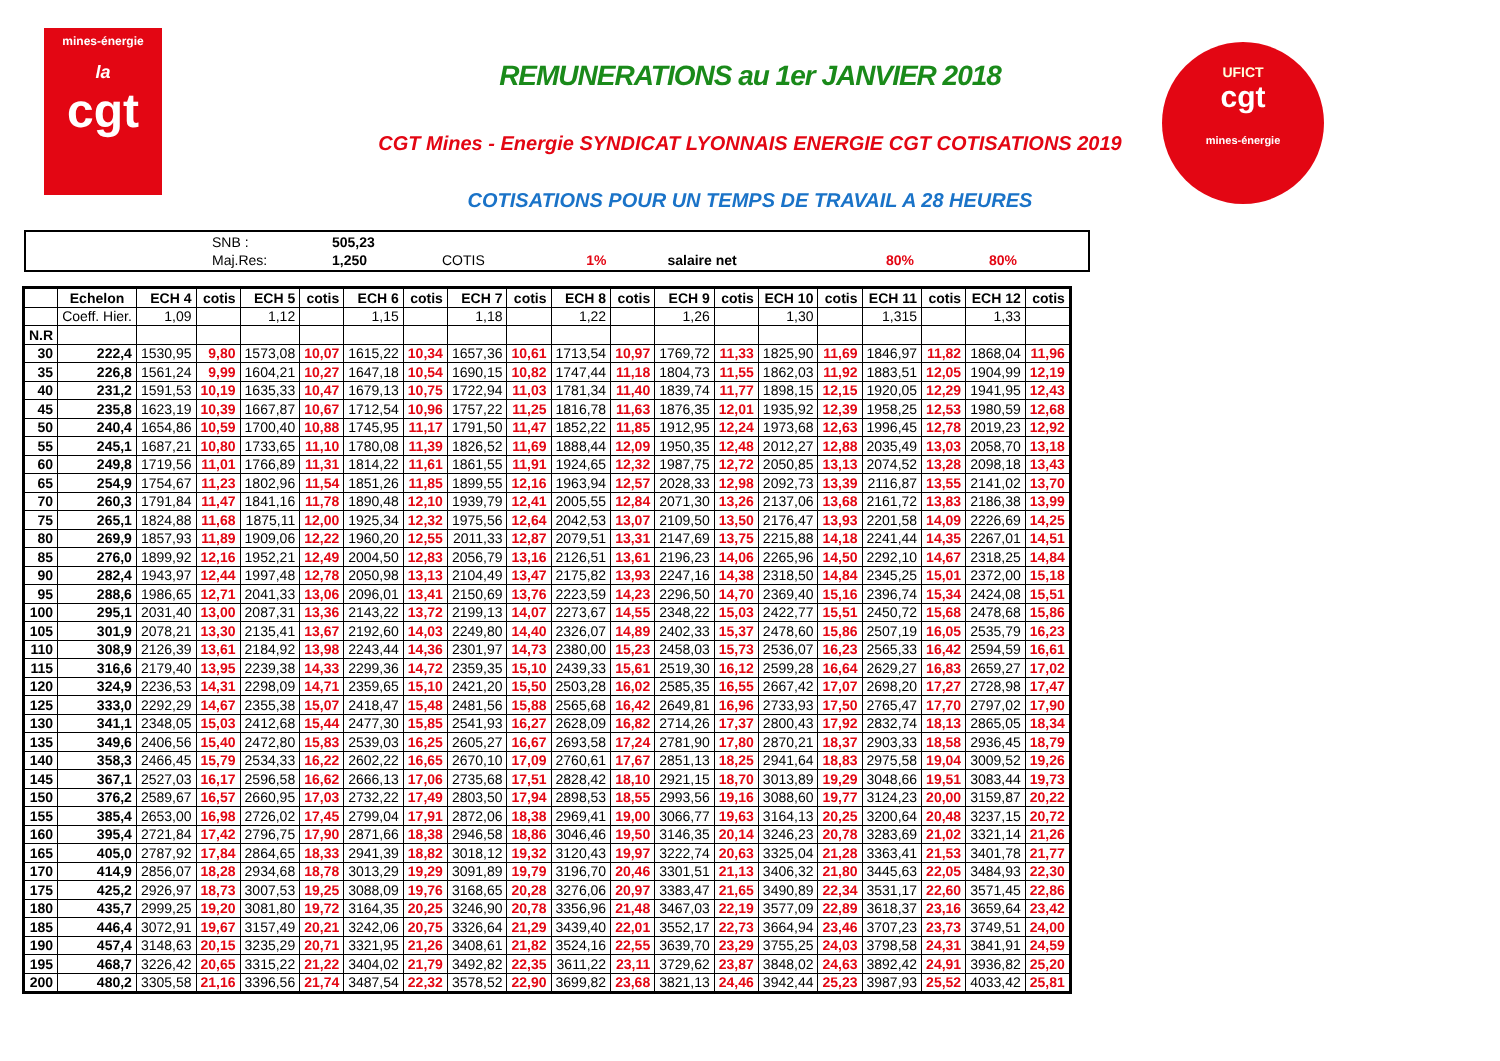mines-énergie
la
cgt
UFICT
cgt
mines-énergie
REMUNERATIONS au 1er JANVIER 2018
CGT Mines - Energie SYNDICAT LYONNAIS ENERGIE CGT COTISATIONS 2019
COTISATIONS POUR UN TEMPS DE TRAVAIL A 28 HEURES
| | SNB : | 505,23 | | | | | |
| | Maj.Res: | 1,250 | COTIS | 1% | salaire net | 80% | 80% |
| | Echelon | ECH 4 | cotis | ECH 5 | cotis | ECH 6 | cotis | ECH 7 | cotis | ECH 8 | cotis | ECH 9 | cotis | ECH 10 | cotis | ECH 11 | cotis | ECH 12 | cotis |
| --- | --- | --- | --- | --- | --- | --- | --- | --- | --- | --- | --- | --- | --- | --- | --- | --- | --- | --- | --- |
| | Coeff. Hier. | 1,09 | | 1,12 | | 1,15 | | 1,18 | | 1,22 | | 1,26 | | 1,30 | | 1,315 | | 1,33 | |
| N.R | | | | | | | | | | | | | | | | | | | |
| 30 | 222,4 | 1530,95 | 9,80 | 1573,08 | 10,07 | 1615,22 | 10,34 | 1657,36 | 10,61 | 1713,54 | 10,97 | 1769,72 | 11,33 | 1825,90 | 11,69 | 1846,97 | 11,82 | 1868,04 | 11,96 |
| 35 | 226,8 | 1561,24 | 9,99 | 1604,21 | 10,27 | 1647,18 | 10,54 | 1690,15 | 10,82 | 1747,44 | 11,18 | 1804,73 | 11,55 | 1862,03 | 11,92 | 1883,51 | 12,05 | 1904,99 | 12,19 |
| 40 | 231,2 | 1591,53 | 10,19 | 1635,33 | 10,47 | 1679,13 | 10,75 | 1722,94 | 11,03 | 1781,34 | 11,40 | 1839,74 | 11,77 | 1898,15 | 12,15 | 1920,05 | 12,29 | 1941,95 | 12,43 |
| 45 | 235,8 | 1623,19 | 10,39 | 1667,87 | 10,67 | 1712,54 | 10,96 | 1757,22 | 11,25 | 1816,78 | 11,63 | 1876,35 | 12,01 | 1935,92 | 12,39 | 1958,25 | 12,53 | 1980,59 | 12,68 |
| 50 | 240,4 | 1654,86 | 10,59 | 1700,40 | 10,88 | 1745,95 | 11,17 | 1791,50 | 11,47 | 1852,22 | 11,85 | 1912,95 | 12,24 | 1973,68 | 12,63 | 1996,45 | 12,78 | 2019,23 | 12,92 |
| 55 | 245,1 | 1687,21 | 10,80 | 1733,65 | 11,10 | 1780,08 | 11,39 | 1826,52 | 11,69 | 1888,44 | 12,09 | 1950,35 | 12,48 | 2012,27 | 12,88 | 2035,49 | 13,03 | 2058,70 | 13,18 |
| 60 | 249,8 | 1719,56 | 11,01 | 1766,89 | 11,31 | 1814,22 | 11,61 | 1861,55 | 11,91 | 1924,65 | 12,32 | 1987,75 | 12,72 | 2050,85 | 13,13 | 2074,52 | 13,28 | 2098,18 | 13,43 |
| 65 | 254,9 | 1754,67 | 11,23 | 1802,96 | 11,54 | 1851,26 | 11,85 | 1899,55 | 12,16 | 1963,94 | 12,57 | 2028,33 | 12,98 | 2092,73 | 13,39 | 2116,87 | 13,55 | 2141,02 | 13,70 |
| 70 | 260,3 | 1791,84 | 11,47 | 1841,16 | 11,78 | 1890,48 | 12,10 | 1939,79 | 12,41 | 2005,55 | 12,84 | 2071,30 | 13,26 | 2137,06 | 13,68 | 2161,72 | 13,83 | 2186,38 | 13,99 |
| 75 | 265,1 | 1824,88 | 11,68 | 1875,11 | 12,00 | 1925,34 | 12,32 | 1975,56 | 12,64 | 2042,53 | 13,07 | 2109,50 | 13,50 | 2176,47 | 13,93 | 2201,58 | 14,09 | 2226,69 | 14,25 |
| 80 | 269,9 | 1857,93 | 11,89 | 1909,06 | 12,22 | 1960,20 | 12,55 | 2011,33 | 12,87 | 2079,51 | 13,31 | 2147,69 | 13,75 | 2215,88 | 14,18 | 2241,44 | 14,35 | 2267,01 | 14,51 |
| 85 | 276,0 | 1899,92 | 12,16 | 1952,21 | 12,49 | 2004,50 | 12,83 | 2056,79 | 13,16 | 2126,51 | 13,61 | 2196,23 | 14,06 | 2265,96 | 14,50 | 2292,10 | 14,67 | 2318,25 | 14,84 |
| 90 | 282,4 | 1943,97 | 12,44 | 1997,48 | 12,78 | 2050,98 | 13,13 | 2104,49 | 13,47 | 2175,82 | 13,93 | 2247,16 | 14,38 | 2318,50 | 14,84 | 2345,25 | 15,01 | 2372,00 | 15,18 |
| 95 | 288,6 | 1986,65 | 12,71 | 2041,33 | 13,06 | 2096,01 | 13,41 | 2150,69 | 13,76 | 2223,59 | 14,23 | 2296,50 | 14,70 | 2369,40 | 15,16 | 2396,74 | 15,34 | 2424,08 | 15,51 |
| 100 | 295,1 | 2031,40 | 13,00 | 2087,31 | 13,36 | 2143,22 | 13,72 | 2199,13 | 14,07 | 2273,67 | 14,55 | 2348,22 | 15,03 | 2422,77 | 15,51 | 2450,72 | 15,68 | 2478,68 | 15,86 |
| 105 | 301,9 | 2078,21 | 13,30 | 2135,41 | 13,67 | 2192,60 | 14,03 | 2249,80 | 14,40 | 2326,07 | 14,89 | 2402,33 | 15,37 | 2478,60 | 15,86 | 2507,19 | 16,05 | 2535,79 | 16,23 |
| 110 | 308,9 | 2126,39 | 13,61 | 2184,92 | 13,98 | 2243,44 | 14,36 | 2301,97 | 14,73 | 2380,00 | 15,23 | 2458,03 | 15,73 | 2536,07 | 16,23 | 2565,33 | 16,42 | 2594,59 | 16,61 |
| 115 | 316,6 | 2179,40 | 13,95 | 2239,38 | 14,33 | 2299,36 | 14,72 | 2359,35 | 15,10 | 2439,33 | 15,61 | 2519,30 | 16,12 | 2599,28 | 16,64 | 2629,27 | 16,83 | 2659,27 | 17,02 |
| 120 | 324,9 | 2236,53 | 14,31 | 2298,09 | 14,71 | 2359,65 | 15,10 | 2421,20 | 15,50 | 2503,28 | 16,02 | 2585,35 | 16,55 | 2667,42 | 17,07 | 2698,20 | 17,27 | 2728,98 | 17,47 |
| 125 | 333,0 | 2292,29 | 14,67 | 2355,38 | 15,07 | 2418,47 | 15,48 | 2481,56 | 15,88 | 2565,68 | 16,42 | 2649,81 | 16,96 | 2733,93 | 17,50 | 2765,47 | 17,70 | 2797,02 | 17,90 |
| 130 | 341,1 | 2348,05 | 15,03 | 2412,68 | 15,44 | 2477,30 | 15,85 | 2541,93 | 16,27 | 2628,09 | 16,82 | 2714,26 | 17,37 | 2800,43 | 17,92 | 2832,74 | 18,13 | 2865,05 | 18,34 |
| 135 | 349,6 | 2406,56 | 15,40 | 2472,80 | 15,83 | 2539,03 | 16,25 | 2605,27 | 16,67 | 2693,58 | 17,24 | 2781,90 | 17,80 | 2870,21 | 18,37 | 2903,33 | 18,58 | 2936,45 | 18,79 |
| 140 | 358,3 | 2466,45 | 15,79 | 2534,33 | 16,22 | 2602,22 | 16,65 | 2670,10 | 17,09 | 2760,61 | 17,67 | 2851,13 | 18,25 | 2941,64 | 18,83 | 2975,58 | 19,04 | 3009,52 | 19,26 |
| 145 | 367,1 | 2527,03 | 16,17 | 2596,58 | 16,62 | 2666,13 | 17,06 | 2735,68 | 17,51 | 2828,42 | 18,10 | 2921,15 | 18,70 | 3013,89 | 19,29 | 3048,66 | 19,51 | 3083,44 | 19,73 |
| 150 | 376,2 | 2589,67 | 16,57 | 2660,95 | 17,03 | 2732,22 | 17,49 | 2803,50 | 17,94 | 2898,53 | 18,55 | 2993,56 | 19,16 | 3088,60 | 19,77 | 3124,23 | 20,00 | 3159,87 | 20,22 |
| 155 | 385,4 | 2653,00 | 16,98 | 2726,02 | 17,45 | 2799,04 | 17,91 | 2872,06 | 18,38 | 2969,41 | 19,00 | 3066,77 | 19,63 | 3164,13 | 20,25 | 3200,64 | 20,48 | 3237,15 | 20,72 |
| 160 | 395,4 | 2721,84 | 17,42 | 2796,75 | 17,90 | 2871,66 | 18,38 | 2946,58 | 18,86 | 3046,46 | 19,50 | 3146,35 | 20,14 | 3246,23 | 20,78 | 3283,69 | 21,02 | 3321,14 | 21,26 |
| 165 | 405,0 | 2787,92 | 17,84 | 2864,65 | 18,33 | 2941,39 | 18,82 | 3018,12 | 19,32 | 3120,43 | 19,97 | 3222,74 | 20,63 | 3325,04 | 21,28 | 3363,41 | 21,53 | 3401,78 | 21,77 |
| 170 | 414,9 | 2856,07 | 18,28 | 2934,68 | 18,78 | 3013,29 | 19,29 | 3091,89 | 19,79 | 3196,70 | 20,46 | 3301,51 | 21,13 | 3406,32 | 21,80 | 3445,63 | 22,05 | 3484,93 | 22,30 |
| 175 | 425,2 | 2926,97 | 18,73 | 3007,53 | 19,25 | 3088,09 | 19,76 | 3168,65 | 20,28 | 3276,06 | 20,97 | 3383,47 | 21,65 | 3490,89 | 22,34 | 3531,17 | 22,60 | 3571,45 | 22,86 |
| 180 | 435,7 | 2999,25 | 19,20 | 3081,80 | 19,72 | 3164,35 | 20,25 | 3246,90 | 20,78 | 3356,96 | 21,48 | 3467,03 | 22,19 | 3577,09 | 22,89 | 3618,37 | 23,16 | 3659,64 | 23,42 |
| 185 | 446,4 | 3072,91 | 19,67 | 3157,49 | 20,21 | 3242,06 | 20,75 | 3326,64 | 21,29 | 3439,40 | 22,01 | 3552,17 | 22,73 | 3664,94 | 23,46 | 3707,23 | 23,73 | 3749,51 | 24,00 |
| 190 | 457,4 | 3148,63 | 20,15 | 3235,29 | 20,71 | 3321,95 | 21,26 | 3408,61 | 21,82 | 3524,16 | 22,55 | 3639,70 | 23,29 | 3755,25 | 24,03 | 3798,58 | 24,31 | 3841,91 | 24,59 |
| 195 | 468,7 | 3226,42 | 20,65 | 3315,22 | 21,22 | 3404,02 | 21,79 | 3492,82 | 22,35 | 3611,22 | 23,11 | 3729,62 | 23,87 | 3848,02 | 24,63 | 3892,42 | 24,91 | 3936,82 | 25,20 |
| 200 | 480,2 | 3305,58 | 21,16 | 3396,56 | 21,74 | 3487,54 | 22,32 | 3578,52 | 22,90 | 3699,82 | 23,68 | 3821,13 | 24,46 | 3942,44 | 25,23 | 3987,93 | 25,52 | 4033,42 | 25,81 |